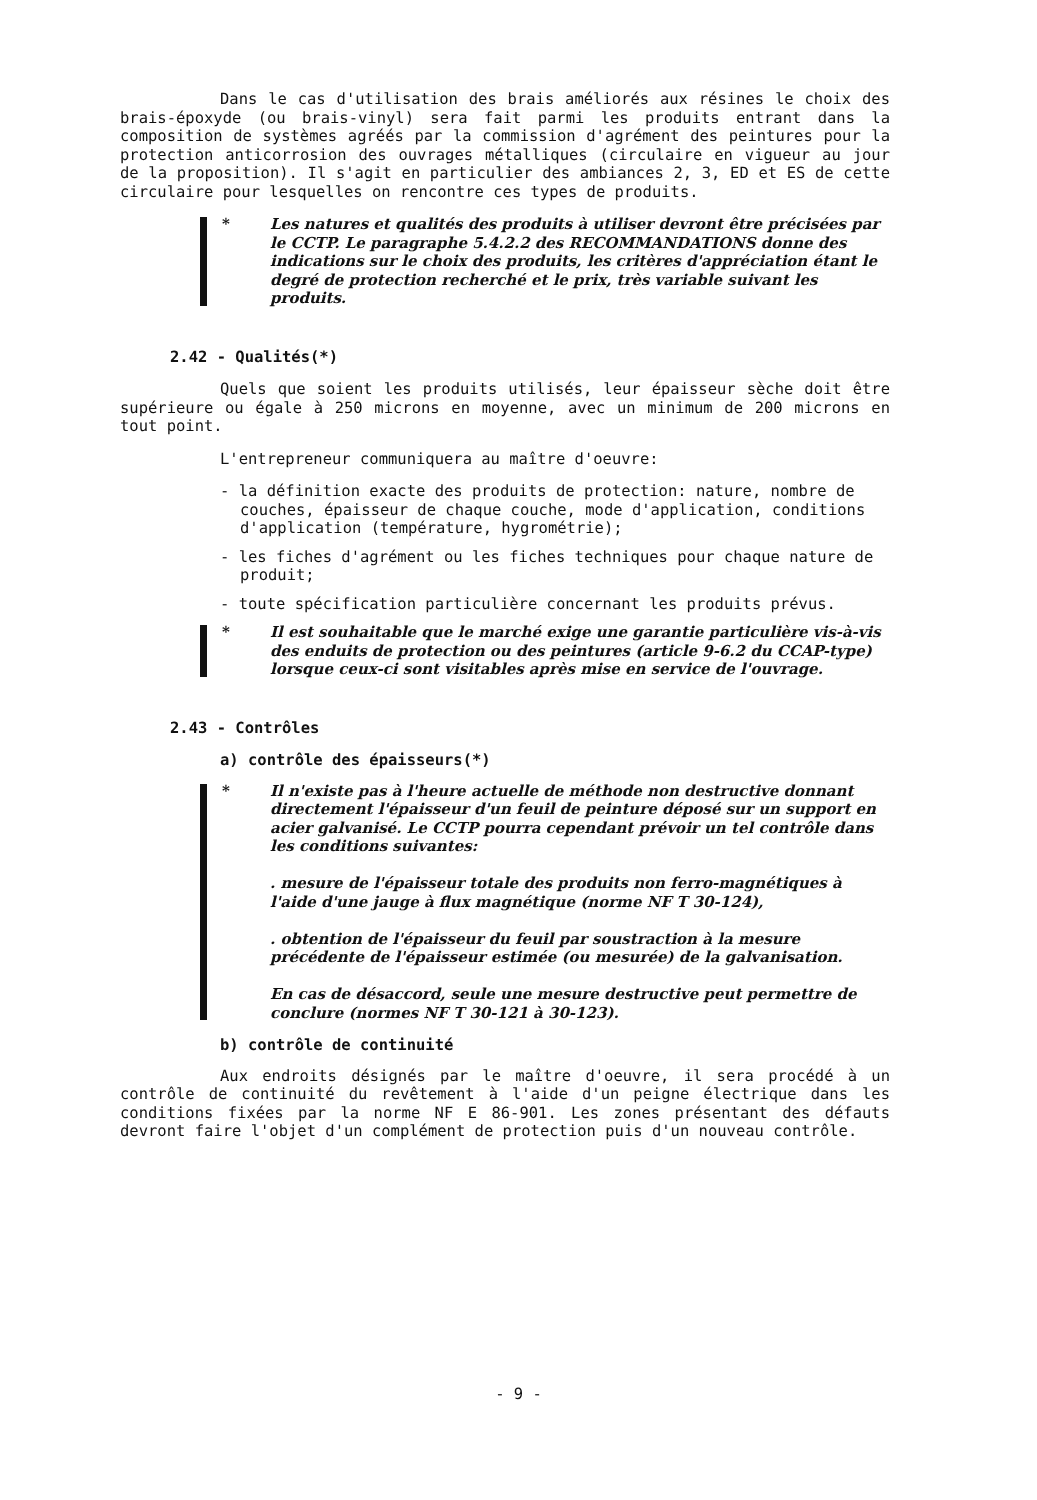Dans le cas d'utilisation des brais améliorés aux résines le choix des brais-époxyde (ou brais-vinyl) sera fait parmi les produits entrant dans la composition de systèmes agréés par la commission d'agrément des peintures pour la protection anticorrosion des ouvrages métalliques (circulaire en vigueur au jour de la proposition). Il s'agit en particulier des ambiances 2, 3, ED et ES de cette circulaire pour lesquelles on rencontre ces types de produits.
* Les natures et qualités des produits à utiliser devront être précisées par le CCTP. Le paragraphe 5.4.2.2 des RECOMMANDATIONS donne des indications sur le choix des produits, les critères d'appréciation étant le degré de protection recherché et le prix, très variable suivant les produits.
2.42 - Qualités(*)
Quels que soient les produits utilisés, leur épaisseur sèche doit être supérieure ou égale à 250 microns en moyenne, avec un minimum de 200 microns en tout point.
L'entrepreneur communiquera au maître d'oeuvre:
- la définition exacte des produits de protection: nature, nombre de couches, épaisseur de chaque couche, mode d'application, conditions d'application (température, hygrométrie);
- les fiches d'agrément ou les fiches techniques pour chaque nature de produit;
- toute spécification particulière concernant les produits prévus.
* Il est souhaitable que le marché exige une garantie particulière vis-à-vis des enduits de protection ou des peintures (article 9-6.2 du CCAP-type) lorsque ceux-ci sont visitables après mise en service de l'ouvrage.
2.43 - Contrôles
a) contrôle des épaisseurs(*)
* Il n'existe pas à l'heure actuelle de méthode non destructive donnant directement l'épaisseur d'un feuil de peinture déposé sur un support en acier galvanisé. Le CCTP pourra cependant prévoir un tel contrôle dans les conditions suivantes:
. mesure de l'épaisseur totale des produits non ferro-magnétiques à l'aide d'une jauge à flux magnétique (norme NF T 30-124),
. obtention de l'épaisseur du feuil par soustraction à la mesure précédente de l'épaisseur estimée (ou mesurée) de la galvanisation.
En cas de désaccord, seule une mesure destructive peut permettre de conclure (normes NF T 30-121 à 30-123).
b) contrôle de continuité
Aux endroits désignés par le maître d'oeuvre, il sera procédé à un contrôle de continuité du revêtement à l'aide d'un peigne électrique dans les conditions fixées par la norme NF E 86-901. Les zones présentant des défauts devront faire l'objet d'un complément de protection puis d'un nouveau contrôle.
- 9 -